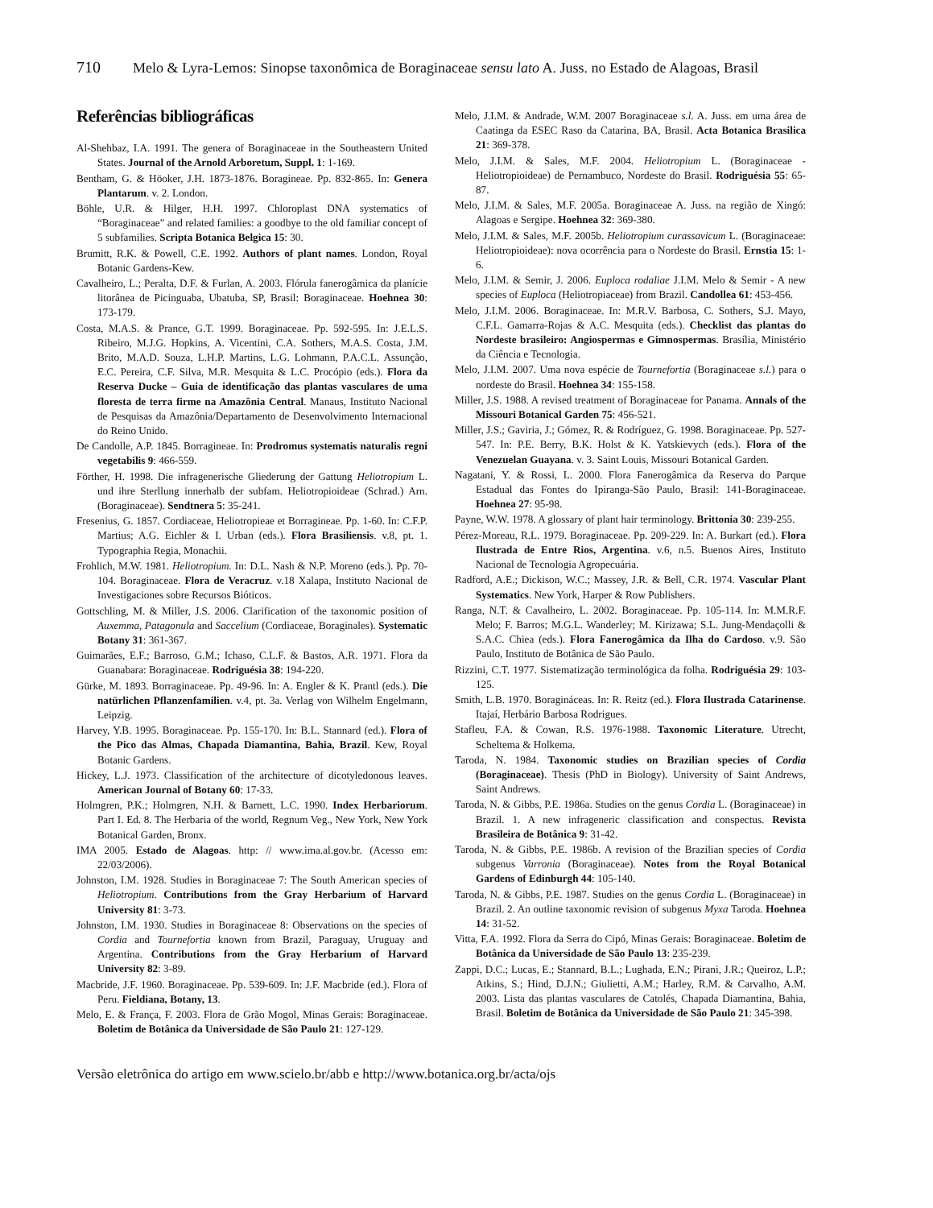710 Melo & Lyra-Lemos: Sinopse taxonômica de Boraginaceae sensu lato A. Juss. no Estado de Alagoas, Brasil
Referências bibliográficas
Al-Shehbaz, I.A. 1991. The genera of Boraginaceae in the Southeastern United States. Journal of the Arnold Arboretum, Suppl. 1: 1-169.
Bentham, G. & Höoker, J.H. 1873-1876. Boragineae. Pp. 832-865. In: Genera Plantarum. v. 2. London.
Böhle, U.R. & Hilger, H.H. 1997. Chloroplast DNA systematics of “Boraginaceae” and related families: a goodbye to the old familiar concept of 5 subfamilies. Scripta Botanica Belgica 15: 30.
Brumitt, R.K. & Powell, C.E. 1992. Authors of plant names. London, Royal Botanic Gardens-Kew.
Cavalheiro, L.; Peralta, D.F. & Furlan, A. 2003. Flórula fanerogâmica da planície litorânea de Picinguaba, Ubatuba, SP, Brasil: Boraginaceae. Hoehnea 30: 173-179.
Costa, M.A.S. & Prance, G.T. 1999. Boraginaceae. Pp. 592-595. In: J.E.L.S. Ribeiro, M.J.G. Hopkins, A. Vicentini, C.A. Sothers, M.A.S. Costa, J.M. Brito, M.A.D. Souza, L.H.P. Martins, L.G. Lohmann, P.A.C.L. Assunção, E.C. Pereira, C.F. Silva, M.R. Mesquita & L.C. Procópio (eds.). Flora da Reserva Ducke – Guia de identificação das plantas vasculares de uma floresta de terra firme na Amazônia Central. Manaus, Instituto Nacional de Pesquisas da Amazônia/Departamento de Desenvolvimento Internacional do Reino Unido.
De Candolle, A.P. 1845. Borragineae. In: Prodromus systematis naturalis regni vegetabilis 9: 466-559.
Förther, H. 1998. Die infragenerische Gliederung der Gattung Heliotropium L. und ihre Sterllung innerhalb der subfam. Heliotropioideae (Schrad.) Arn. (Boraginaceae). Sendtnera 5: 35-241.
Fresenius, G. 1857. Cordiaceae, Heliotropieae et Borragineae. Pp. 1-60. In: C.F.P. Martius; A.G. Eichler & I. Urban (eds.). Flora Brasiliensis. v.8, pt. 1. Typographia Regia, Monachii.
Frohlich, M.W. 1981. Heliotropium. In: D.L. Nash & N.P. Moreno (eds.). Pp. 70-104. Boraginaceae. Flora de Veracruz. v.18 Xalapa, Instituto Nacional de Investigaciones sobre Recursos Bióticos.
Gottschling, M. & Miller, J.S. 2006. Clarification of the taxonomic position of Auxemma, Patagonula and Saccelium (Cordiaceae, Boraginales). Systematic Botany 31: 361-367.
Guimarães, E.F.; Barroso, G.M.; Ichaso, C.L.F. & Bastos, A.R. 1971. Flora da Guanabara: Boraginaceae. Rodriguésia 38: 194-220.
Gürke, M. 1893. Borraginaceae. Pp. 49-96. In: A. Engler & K. Prantl (eds.). Die natürlichen Pflanzenfamilien. v.4, pt. 3a. Verlag von Wilhelm Engelmann, Leipzig.
Harvey, Y.B. 1995. Boraginaceae. Pp. 155-170. In: B.L. Stannard (ed.). Flora of the Pico das Almas, Chapada Diamantina, Bahia, Brazil. Kew, Royal Botanic Gardens.
Hickey, L.J. 1973. Classification of the architecture of dicotyledonous leaves. American Journal of Botany 60: 17-33.
Holmgren, P.K.; Holmgren, N.H. & Barnett, L.C. 1990. Index Herbariorum. Part I. Ed. 8. The Herbaria of the world, Regnum Veg., New York, New York Botanical Garden, Bronx.
IMA 2005. Estado de Alagoas. http: // www.ima.al.gov.br. (Acesso em: 22/03/2006).
Johnston, I.M. 1928. Studies in Boraginaceae 7: The South American species of Heliotropium. Contributions from the Gray Herbarium of Harvard University 81: 3-73.
Johnston, I.M. 1930. Studies in Boraginaceae 8: Observations on the species of Cordia and Tournefortia known from Brazil, Paraguay, Uruguay and Argentina. Contributions from the Gray Herbarium of Harvard University 82: 3-89.
Macbride, J.F. 1960. Boraginaceae. Pp. 539-609. In: J.F. Macbride (ed.). Flora of Peru. Fieldiana, Botany, 13.
Melo, E. & França, F. 2003. Flora de Grão Mogol, Minas Gerais: Boraginaceae. Boletim de Botânica da Universidade de São Paulo 21: 127-129.
Melo, J.I.M. & Andrade, W.M. 2007 Boraginaceae s.l. A. Juss. em uma área de Caatinga da ESEC Raso da Catarina, BA, Brasil. Acta Botanica Brasilica 21: 369-378.
Melo, J.I.M. & Sales, M.F. 2004. Heliotropium L. (Boraginaceae - Heliotropioideae) de Pernambuco, Nordeste do Brasil. Rodriguésia 55: 65-87.
Melo, J.I.M. & Sales, M.F. 2005a. Boraginaceae A. Juss. na região de Xingó: Alagoas e Sergipe. Hoehnea 32: 369-380.
Melo, J.I.M. & Sales, M.F. 2005b. Heliotropium curassavicum L. (Boraginaceae: Heliotropioideae): nova ocorrência para o Nordeste do Brasil. Ernstia 15: 1-6.
Melo, J.I.M. & Semir, J. 2006. Euploca rodaliae J.I.M. Melo & Semir - A new species of Euploca (Heliotropiaceae) from Brazil. Candollea 61: 453-456.
Melo, J.I.M. 2006. Boraginaceae. In: M.R.V. Barbosa, C. Sothers, S.J. Mayo, C.F.L. Gamarra-Rojas & A.C. Mesquita (eds.). Checklist das plantas do Nordeste brasileiro: Angiospermas e Gimnospermas. Brasília, Ministério da Ciência e Tecnologia.
Melo, J.I.M. 2007. Uma nova espécie de Tournefortia (Boraginaceae s.l.) para o nordeste do Brasil. Hoehnea 34: 155-158.
Miller, J.S. 1988. A revised treatment of Boraginaceae for Panama. Annals of the Missouri Botanical Garden 75: 456-521.
Miller, J.S.; Gaviria, J.; Gómez, R. & Rodríguez, G. 1998. Boraginaceae. Pp. 527-547. In: P.E. Berry, B.K. Holst & K. Yatskievych (eds.). Flora of the Venezuelan Guayana. v. 3. Saint Louis, Missouri Botanical Garden.
Nagatani, Y. & Rossi, L. 2000. Flora Fanerogâmica da Reserva do Parque Estadual das Fontes do Ipiranga-São Paulo, Brasil: 141-Boraginaceae. Hoehnea 27: 95-98.
Payne, W.W. 1978. A glossary of plant hair terminology. Brittonia 30: 239-255.
Pérez-Moreau, R.L. 1979. Boraginaceae. Pp. 209-229. In: A. Burkart (ed.). Flora Ilustrada de Entre Rios, Argentina. v.6, n.5. Buenos Aires, Instituto Nacional de Tecnologia Agropecuária.
Radford, A.E.; Dickison, W.C.; Massey, J.R. & Bell, C.R. 1974. Vascular Plant Systematics. New York, Harper & Row Publishers.
Ranga, N.T. & Cavalheiro, L. 2002. Boraginaceae. Pp. 105-114. In: M.M.R.F. Melo; F. Barros; M.G.L. Wanderley; M. Kirizawa; S.L. Jung-Mendaçolli & S.A.C. Chiea (eds.). Flora Fanerogâmica da Ilha do Cardoso. v.9. São Paulo, Instituto de Botânica de São Paulo.
Rizzini, C.T. 1977. Sistematização terminológica da folha. Rodriguésia 29: 103-125.
Smith, L.B. 1970. Boragináceas. In: R. Reitz (ed.). Flora Ilustrada Catarinense. Itajaí, Herbário Barbosa Rodrigues.
Stafleu, F.A. & Cowan, R.S. 1976-1988. Taxonomic Literature. Utrecht, Scheltema & Holkema.
Taroda, N. 1984. Taxonomic studies on Brazilian species of Cordia (Boraginaceae). Thesis (PhD in Biology). University of Saint Andrews, Saint Andrews.
Taroda, N. & Gibbs, P.E. 1986a. Studies on the genus Cordia L. (Boraginaceae) in Brazil. 1. A new infrageneric classification and conspectus. Revista Brasileira de Botânica 9: 31-42.
Taroda, N. & Gibbs, P.E. 1986b. A revision of the Brazilian species of Cordia subgenus Varronia (Boraginaceae). Notes from the Royal Botanical Gardens of Edinburgh 44: 105-140.
Taroda, N. & Gibbs, P.E. 1987. Studies on the genus Cordia L. (Boraginaceae) in Brazil. 2. An outline taxonomic revision of subgenus Myxa Taroda. Hoehnea 14: 31-52.
Vitta, F.A. 1992. Flora da Serra do Cipó, Minas Gerais: Boraginaceae. Boletim de Botânica da Universidade de São Paulo 13: 235-239.
Zappi, D.C.; Lucas, E.; Stannard, B.L.; Lughada, E.N.; Pirani, J.R.; Queiroz, L.P.; Atkins, S.; Hind, D.J.N.; Giulietti, A.M.; Harley, R.M. & Carvalho, A.M. 2003. Lista das plantas vasculares de Catolés, Chapada Diamantina, Bahia, Brasil. Boletim de Botânica da Universidade de São Paulo 21: 345-398.
Versão eletrônica do artigo em www.scielo.br/abb e http://www.botanica.org.br/acta/ojs